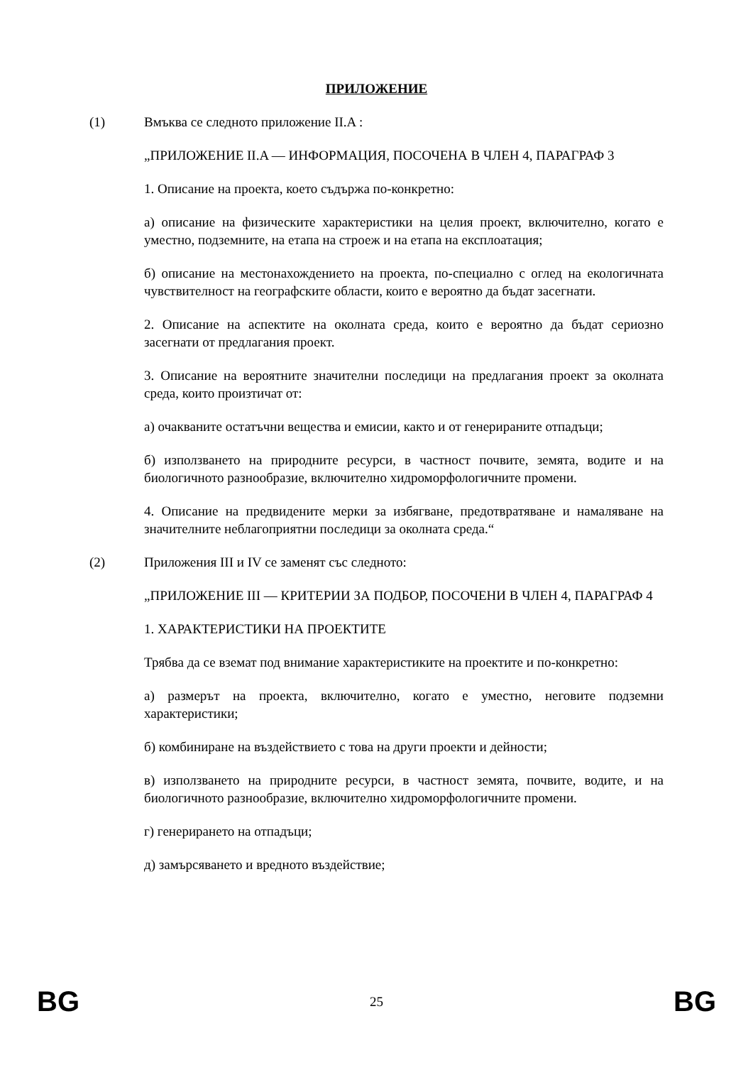ПРИЛОЖЕНИЕ
(1) Вмъква се следното приложение II.A :
„ПРИЛОЖЕНИЕ II.A — ИНФОРМАЦИЯ, ПОСОЧЕНА В ЧЛЕН 4, ПАРАГРАФ 3
1. Описание на проекта, което съдържа по-конкретно:
а) описание на физическите характеристики на целия проект, включително, когато е уместно, подземните, на етапа на строеж и на етапа на експлоатация;
б) описание на местонахождението на проекта, по-специално с оглед на екологичната чувствителност на географските области, които е вероятно да бъдат засегнати.
2. Описание на аспектите на околната среда, които е вероятно да бъдат сериозно засегнати от предлагания проект.
3. Описание на вероятните значителни последици на предлагания проект за околната среда, които произтичат от:
а) очакваните остатъчни вещества и емисии, както и от генерираните отпадъци;
б) използването на природните ресурси, в частност почвите, земята, водите и на биологичното разнообразие, включително хидроморфологичните промени.
4. Описание на предвидените мерки за избягване, предотвратяване и намаляване на значителните неблагоприятни последици за околната среда.“
(2) Приложения III и IV се заменят със следното:
„ПРИЛОЖЕНИЕ III — КРИТЕРИИ ЗА ПОДБОР, ПОСОЧЕНИ В ЧЛЕН 4, ПАРАГРАФ 4
1. ХАРАКТЕРИСТИКИ НА ПРОЕКТИТЕ
Трябва да се вземат под внимание характеристиките на проектите и по-конкретно:
а) размерът на проекта, включително, когато е уместно, неговите подземни характеристики;
б) комбиниране на въздействието с това на други проекти и дейности;
в) използването на природните ресурси, в частност земята, почвите, водите, и на биологичното разнообразие, включително хидроморфологичните промени.
г) генерирането на отпадъци;
д) замърсяването и вредното въздействие;
BG 25 BG